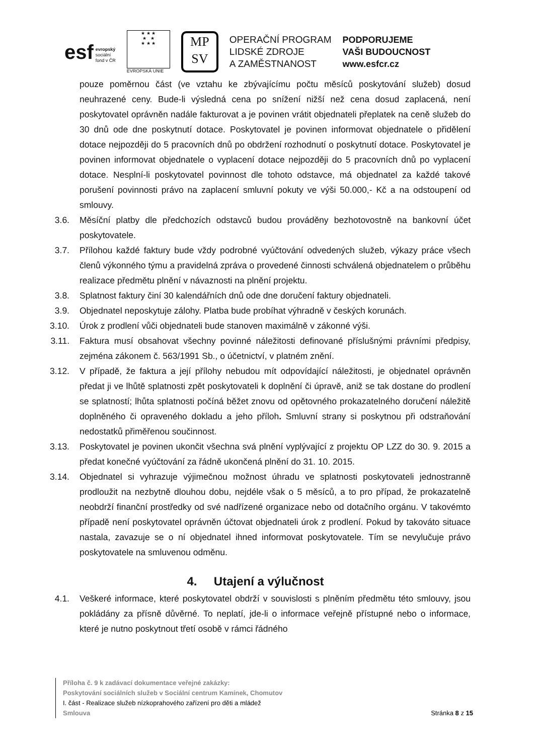esf evropský
sociální
fond v ČR
★ ★ ★
★ ★
★ ★ ★
EVROPSKÁ UNIE
MP
SV
OPERAČNÍ PROGRAM
LIDSKÉ ZDROJE
A ZAMĚSTNANOST
PODPORUJEME
VAŠI BUDOUCNOST
www.esfcr.cz
pouze poměrnou část (ve vztahu ke zbývajícímu počtu měsíců poskytování služeb) dosud neuhrazené ceny. Bude-li výsledná cena po snížení nižší než cena dosud zaplacená, není poskytovatel oprávněn nadále fakturovat a je povinen vrátit objednateli přeplatek na ceně služeb do 30 dnů ode dne poskytnutí dotace. Poskytovatel je povinen informovat objednatele o přidělení dotace nejpozději do 5 pracovních dnů po obdržení rozhodnutí o poskytnutí dotace. Poskytovatel je povinen informovat objednatele o vyplacení dotace nejpozději do 5 pracovních dnů po vyplacení dotace. Nesplní-li poskytovatel povinnost dle tohoto odstavce, má objednatel za každé takové porušení povinnosti právo na zaplacení smluvní pokuty ve výši 50.000,- Kč a na odstoupení od smlouvy.
3.6. Měsíční platby dle předchozích odstavců budou prováděny bezhotovostně na bankovní účet poskytovatele.
3.7. Přílohou každé faktury bude vždy podrobné vyúčtování odvedených služeb, výkazy práce všech členů výkonného týmu a pravidelná zpráva o provedené činnosti schválená objednatelem o průběhu realizace předmětu plnění v návaznosti na plnění projektu.
3.8. Splatnost faktury činí 30 kalendářních dnů ode dne doručení faktury objednateli.
3.9. Objednatel neposkytuje zálohy. Platba bude probíhat výhradně v českých korunách.
3.10. Úrok z prodlení vůči objednateli bude stanoven maximálně v zákonné výši.
3.11. Faktura musí obsahovat všechny povinné náležitosti definované příslušnými právními předpisy, zejména zákonem č. 563/1991 Sb., o účetnictví, v platném znění.
3.12. V případě, že faktura a její přílohy nebudou mít odpovídající náležitosti, je objednatel oprávněn předat ji ve lhůtě splatnosti zpět poskytovateli k doplnění či úpravě, aniž se tak dostane do prodlení se splatností; lhůta splatnosti počíná běžet znovu od opětovného prokazatelného doručení náležitě doplněného či opraveného dokladu a jeho příloh. Smluvní strany si poskytnou při odstraňování nedostatků přiměřenou součinnost.
3.13. Poskytovatel je povinen ukončit všechna svá plnění vyplývající z projektu OP LZZ do 30. 9. 2015 a předat konečné vyúčtování za řádně ukončená plnění do 31. 10. 2015.
3.14. Objednatel si vyhrazuje výjimečnou možnost úhradu ve splatnosti poskytovateli jednostranně prodloužit na nezbytně dlouhou dobu, nejdéle však o 5 měsíců, a to pro případ, že prokazatelně neobdrží finanční prostředky od své nadřízené organizace nebo od dotačního orgánu. V takovémto případě není poskytovatel oprávněn účtovat objednateli úrok z prodlení. Pokud by takováto situace nastala, zavazuje se o ní objednatel ihned informovat poskytovatele. Tím se nevylučuje právo poskytovatele na smluvenou odměnu.
4. Utajení a výlučnost
4.1. Veškeré informace, které poskytovatel obdrží v souvislosti s plněním předmětu této smlouvy, jsou pokládány za přísně důvěrné. To neplatí, jde-li o informace veřejně přístupné nebo o informace, které je nutno poskytnout třetí osobě v rámci řádného
Příloha č. 9 k zadávací dokumentace veřejné zakázky:
Poskytování sociálních služeb v Sociální centrum Kamínek, Chomutov
I. část - Realizace služeb nízkoprahového zařízení pro děti a mládež
Smlouva Stránka 8 z 15